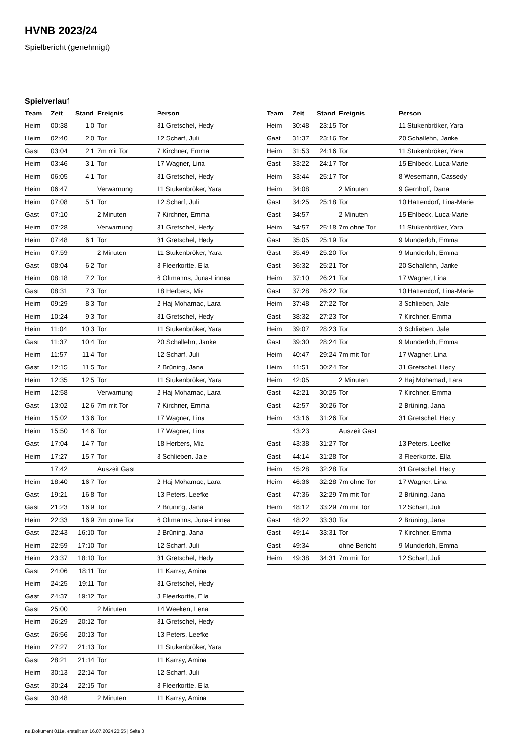HVNB 2023/24
Spielbericht (genehmigt)
Spielverlauf
| Team | Zeit | Stand | Ereignis | Person |
| --- | --- | --- | --- | --- |
| Heim | 00:38 | 1:0 | Tor | 31 Gretschel, Hedy |
| Heim | 02:40 | 2:0 | Tor | 12 Scharf, Juli |
| Gast | 03:04 | 2:1 | 7m mit Tor | 7 Kirchner, Emma |
| Heim | 03:46 | 3:1 | Tor | 17 Wagner, Lina |
| Heim | 06:05 | 4:1 | Tor | 31 Gretschel, Hedy |
| Heim | 06:47 | | Verwarnung | 11 Stukenbröker, Yara |
| Heim | 07:08 | 5:1 | Tor | 12 Scharf, Juli |
| Gast | 07:10 | | 2 Minuten | 7 Kirchner, Emma |
| Heim | 07:28 | | Verwarnung | 31 Gretschel, Hedy |
| Heim | 07:48 | 6:1 | Tor | 31 Gretschel, Hedy |
| Heim | 07:59 | | 2 Minuten | 11 Stukenbröker, Yara |
| Gast | 08:04 | 6:2 | Tor | 3 Fleerkortte, Ella |
| Heim | 08:18 | 7:2 | Tor | 6 Oltmanns, Juna-Linnea |
| Gast | 08:31 | 7:3 | Tor | 18 Herbers, Mia |
| Heim | 09:29 | 8:3 | Tor | 2 Haj Mohamad, Lara |
| Heim | 10:24 | 9:3 | Tor | 31 Gretschel, Hedy |
| Heim | 11:04 | 10:3 | Tor | 11 Stukenbröker, Yara |
| Gast | 11:37 | 10:4 | Tor | 20 Schallehn, Janke |
| Heim | 11:57 | 11:4 | Tor | 12 Scharf, Juli |
| Gast | 12:15 | 11:5 | Tor | 2 Brüning, Jana |
| Heim | 12:35 | 12:5 | Tor | 11 Stukenbröker, Yara |
| Heim | 12:58 | | Verwarnung | 2 Haj Mohamad, Lara |
| Gast | 13:02 | 12:6 | 7m mit Tor | 7 Kirchner, Emma |
| Heim | 15:02 | 13:6 | Tor | 17 Wagner, Lina |
| Heim | 15:50 | 14:6 | Tor | 17 Wagner, Lina |
| Gast | 17:04 | 14:7 | Tor | 18 Herbers, Mia |
| Heim | 17:27 | 15:7 | Tor | 3 Schlieben, Jale |
| | 17:42 | | Auszeit Gast | |
| Heim | 18:40 | 16:7 | Tor | 2 Haj Mohamad, Lara |
| Gast | 19:21 | 16:8 | Tor | 13 Peters, Leefke |
| Gast | 21:23 | 16:9 | Tor | 2 Brüning, Jana |
| Heim | 22:33 | 16:9 | 7m ohne Tor | 6 Oltmanns, Juna-Linnea |
| Gast | 22:43 | 16:10 | Tor | 2 Brüning, Jana |
| Heim | 22:59 | 17:10 | Tor | 12 Scharf, Juli |
| Heim | 23:37 | 18:10 | Tor | 31 Gretschel, Hedy |
| Gast | 24:06 | 18:11 | Tor | 11 Karray, Amina |
| Heim | 24:25 | 19:11 | Tor | 31 Gretschel, Hedy |
| Gast | 24:37 | 19:12 | Tor | 3 Fleerkortte, Ella |
| Gast | 25:00 | | 2 Minuten | 14 Weeken, Lena |
| Heim | 26:29 | 20:12 | Tor | 31 Gretschel, Hedy |
| Gast | 26:56 | 20:13 | Tor | 13 Peters, Leefke |
| Heim | 27:27 | 21:13 | Tor | 11 Stukenbröker, Yara |
| Gast | 28:21 | 21:14 | Tor | 11 Karray, Amina |
| Heim | 30:13 | 22:14 | Tor | 12 Scharf, Juli |
| Gast | 30:24 | 22:15 | Tor | 3 Fleerkortte, Ella |
| Gast | 30:48 | | 2 Minuten | 11 Karray, Amina |
| Team | Zeit | Stand | Ereignis | Person |
| --- | --- | --- | --- | --- |
| Heim | 30:48 | 23:15 | Tor | 11 Stukenbröker, Yara |
| Gast | 31:37 | 23:16 | Tor | 20 Schallehn, Janke |
| Heim | 31:53 | 24:16 | Tor | 11 Stukenbröker, Yara |
| Gast | 33:22 | 24:17 | Tor | 15 Ehlbeck, Luca-Marie |
| Heim | 33:44 | 25:17 | Tor | 8 Wesemann, Cassedy |
| Heim | 34:08 | | 2 Minuten | 9 Gernhoff, Dana |
| Gast | 34:25 | 25:18 | Tor | 10 Hattendorf, Lina-Marie |
| Gast | 34:57 | | 2 Minuten | 15 Ehlbeck, Luca-Marie |
| Heim | 34:57 | 25:18 | 7m ohne Tor | 11 Stukenbröker, Yara |
| Gast | 35:05 | 25:19 | Tor | 9 Munderloh, Emma |
| Gast | 35:49 | 25:20 | Tor | 9 Munderloh, Emma |
| Gast | 36:32 | 25:21 | Tor | 20 Schallehn, Janke |
| Heim | 37:10 | 26:21 | Tor | 17 Wagner, Lina |
| Gast | 37:28 | 26:22 | Tor | 10 Hattendorf, Lina-Marie |
| Heim | 37:48 | 27:22 | Tor | 3 Schlieben, Jale |
| Gast | 38:32 | 27:23 | Tor | 7 Kirchner, Emma |
| Heim | 39:07 | 28:23 | Tor | 3 Schlieben, Jale |
| Gast | 39:30 | 28:24 | Tor | 9 Munderloh, Emma |
| Heim | 40:47 | 29:24 | 7m mit Tor | 17 Wagner, Lina |
| Heim | 41:51 | 30:24 | Tor | 31 Gretschel, Hedy |
| Heim | 42:05 | | 2 Minuten | 2 Haj Mohamad, Lara |
| Gast | 42:21 | 30:25 | Tor | 7 Kirchner, Emma |
| Gast | 42:57 | 30:26 | Tor | 2 Brüning, Jana |
| Heim | 43:16 | 31:26 | Tor | 31 Gretschel, Hedy |
| | 43:23 | | Auszeit Gast | |
| Gast | 43:38 | 31:27 | Tor | 13 Peters, Leefke |
| Gast | 44:14 | 31:28 | Tor | 3 Fleerkortte, Ella |
| Heim | 45:28 | 32:28 | Tor | 31 Gretschel, Hedy |
| Heim | 46:36 | 32:28 | 7m ohne Tor | 17 Wagner, Lina |
| Gast | 47:36 | 32:29 | 7m mit Tor | 2 Brüning, Jana |
| Heim | 48:12 | 33:29 | 7m mit Tor | 12 Scharf, Juli |
| Gast | 48:22 | 33:30 | Tor | 2 Brüning, Jana |
| Gast | 49:14 | 33:31 | Tor | 7 Kirchner, Emma |
| Gast | 49:34 | | ohne Bericht | 9 Munderloh, Emma |
| Heim | 49:38 | 34:31 | 7m mit Tor | 12 Scharf, Juli |
nu.Dokument 011e, erstellt am 16.07.2024 20:55 | Seite 3